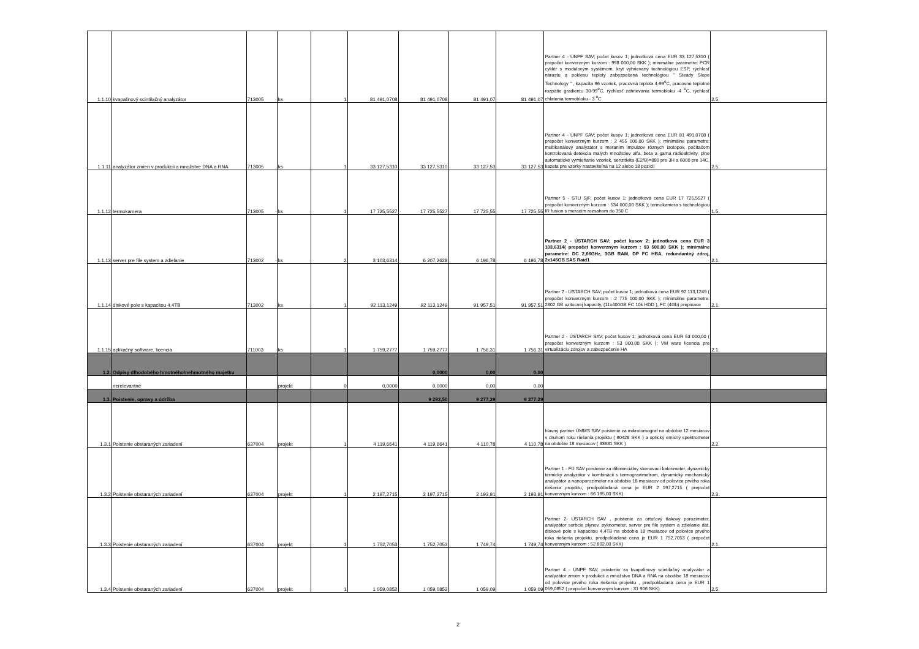| 1.1.10 | kvapalinový scintilačný analyzátor | 713005 | ks | 1 | 81 491,0708 | 81 491,0708 | 81 491,07 | 81 491,07 | Partner 4 - ÚNPF SAV; počet kusov 1; jednotková cena EUR 33 127,5310 ( prepočet konverzným kurzom : 998 000,00 SKK ); minimálne parametre: PCR cyklér s modulovým systémom, kryt vyhrievaný technológiou ESP, rýchlosť nárastu a poklesu teploty zabezpečená technológiou " Steady Slope Technology " , kapacita 96 vzoriek, pracovná teplota 4-99<sup>o</sup>C, pracovné teplotné rozpätie gradientu 30-99<sup>o</sup>C, rýchlosť zahrievania termobloku -4 <sup>o</sup>C, rýchlosť chlatenia termobloku - 3 <sup>o</sup>C | 2.5. |
| 1.1.11 | analyzátor zmien v produkcii a množstve DNA a RNA | 713005 | ks | 1 | 33 127,5310 | 33 127,5310 | 33 127,53 | 33 127,53 | Partner 4 - ÚNPF SAV; počet kusov 1; jednotková cena EUR 81 491,0708 ( prepočet konverzným kurzom : 2 455 000,00 SKK ); minimálne parametre: multikanálový analyzátor s meraním impulzov rôznych izotopov, počítačom kontrolovaná detekcia malých množstiev alfa, beta a gama rádioaktivity, plne automatické vymieňanie vzoriek, senzitivita (E2/B)=880 pre 3H a 6000 pre 14C, kazeta pre vzorky nastaviteľná na 12 alebo 18 pozícií | 2.5. |
| 1.1.12 | termokamera | 713005 | ks | 1 | 17 725,5527 | 17 725,5527 | 17 725,55 | 17 725,55 | Partner 5 - STU SjF; počet kusov 1; jednotková cena EUR 17 725,5527 ( prepočet konverzným kurzom : 534 000,00 SKK ); termokamera s technológiou IR fusion s meracím rozsahom do 350 C | 1.5. |
| 1.1.13 | server pre file system a zdielanie | 713002 | ks | 2 | 3 103,6314 | 6 207,2628 | 6 196,78 | 6 196,78 | Partner 2 - ÚSTARCH SAV; počet kusov 2; jednotková cena EUR 3 103,6314( prepočet konverzným kurzom : 93 500,00 SKK ); minimálne parametre: DC 2,66GHz, 3GB RAM, DP FC HBA, redundantný zdroj, 2x146GB SAS Raid1 | 2.1. |
| 1.1.14 | diskové pole s kapacitou 4,4TB | 713002 | ks | 1 | 92 113,1249 | 92 113,1249 | 91 957,51 | 91 957,51 | Partner 2 - ÚSTARCH SAV; počet kusov 1; jednotková cena EUR 92 113,1249 ( prepočet konverzným kurzom : 2 775 000,00 SKK ); minimálne parametre: 2802 GB uzitocnej kapacity, (11x400GB FC 10k HDD ), FC (4Gb) prepinace | 2.1. |
| 1.1.15 | aplikačný software, licencia | 711003 | ks | 1 | 1 759,2777 | 1 759,2777 | 1 756,31 | 1 756,31 | Partner 2 - ÚSTARCH SAV; počet kusov 1; jednotková cena EUR 53 000,00 ( prepočet konverzným kurzom : 53 000,00 SKK ); VM ware licencia pre virtualizáciu zdrojov a zabezpečenie HA | 2.1. |
| 1.2. | Odpisy dlhodobého hmotného/nehmotného majetku | | | | | 0,0000 | 0,00 | 0,00 | | |
| | nerelevantné | | projekt | 0 | 0,0000 | 0,0000 | 0,00 | 0,00 | | |
| 1.3. | Poistenie, opravy a údržba | | | | | 9 292,50 | 9 277,29 | 9 277,29 | | |
| 1.3.1 | Poistenie obstaraných zariadení | 637004 | projekt | 1 | 4 119,6641 | 4 119,6641 | 4 110,78 | 4 110,78 | hlavný partner ÚMMS SAV poistenie za mikrotomograf na obdobie 12 mesiacov v druhom roku riešenia projektu ( 90428 SKK ) a optický emisný spektrometer na obdobie 18 mesiacov ( 33681 SKK ) | 2.2. |
| 1.3.2 | Poistenie obstaraných zariadení | 637004 | projekt | 1 | 2 197,2715 | 2 197,2715 | 2 193,91 | 2 193,91 | Partner 1 - FÚ SAV poistenie za diferenciálny skenovací kalorimeter, dynamický termický analyzátor v kombinácii s termogravimetrom, dynamický mechanický analyzátor a nanoporozimeter na obdobie 18 mesiacov od polovice prvého roka riešenia projektu, predpokladaná cena je EUR 2 197,2715 ( prepočet konverzným kurzom : 66 195,00 SKK) | 2.3. |
| 1.3.3 | Poistenie obstaraných zariadení | 637004 | projekt | 1 | 1 752,7053 | 1 752,7053 | 1 749,74 | 1 749,74 | Partner 2- ÚSTARCH SAV , poistenie za ortuťový tlakový porozimeter, analyzátor sorbcie plynov, pyknometer, server pre file system a zdielanie dát, diskové pole s kapacitou 4,4TB na obdobie 18 mesiacov od polovice prvého roka riešenia projektu, predpokladaná cena je EUR 1 752,7053 ( prepočet konverzným kurzom : 52 802,00 SKK) | 2.1. |
| 1.3.4 | Poistenie obstaraných zariadení | 637004 | projekt | 1 | 1 059,0852 | 1 059,0852 | 1 059,09 | 1 059,09 | Partner 4 - ÚNPF SAV, poistenie za kvapalinový scintilačný analyzátor a analyzátor zmien v produkcii a množstve DNA a RNA na obodibe 18 mesiacov od polovice prvého roka riešenia projektu , predpokladaná cena je EUR 1 059,0852 ( prepočet konverzným kurzom : 31 906 SKK) | 2.5. |
2